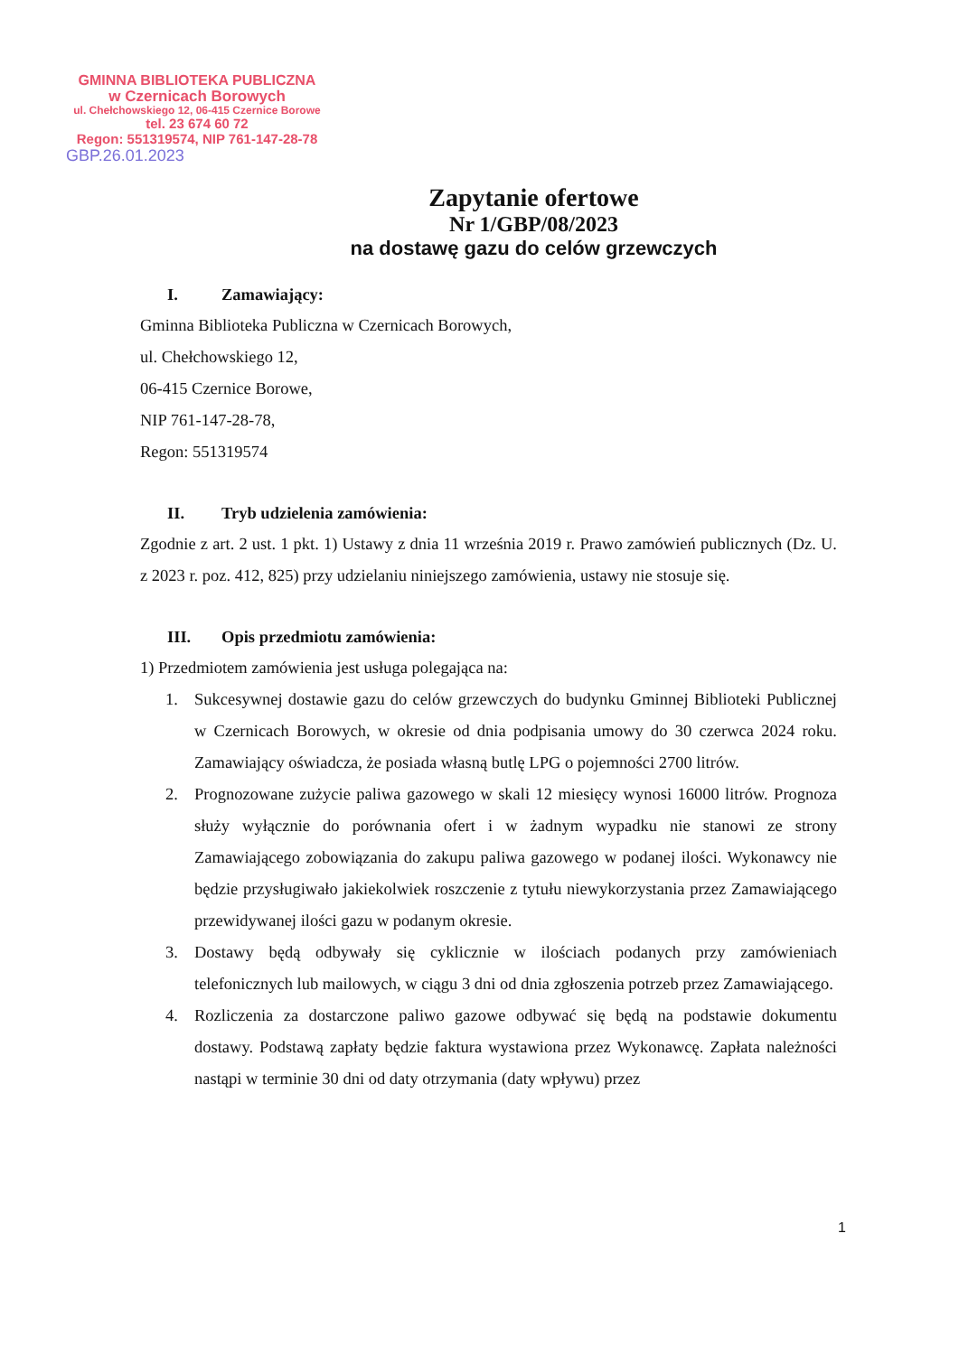GMINNA BIBLIOTEKA PUBLICZNA
w Czernicach Borowych
ul. Chełchowskiego 12, 06-415 Czernice Borowe
tel. 23 674 60 72
Regon: 551319574, NIP 761-147-28-78
GBP.26.01.2023
Zapytanie ofertowe
Nr 1/GBP/08/2023
na dostawę gazu do celów grzewczych
I. Zamawiający:
Gminna Biblioteka Publiczna w Czernicach Borowych,
ul. Chełchowskiego 12,
06-415 Czernice Borowe,
NIP 761-147-28-78,
Regon: 551319574
II. Tryb udzielenia zamówienia:
Zgodnie z art. 2 ust. 1 pkt. 1) Ustawy z dnia 11 września 2019 r. Prawo zamówień publicznych (Dz. U. z 2023 r. poz. 412, 825) przy udzielaniu niniejszego zamówienia, ustawy nie stosuje się.
III. Opis przedmiotu zamówienia:
1) Przedmiotem zamówienia jest usługa polegająca na:
1. Sukcesywnej dostawie gazu do celów grzewczych do budynku Gminnej Biblioteki Publicznej w Czernicach Borowych, w okresie od dnia podpisania umowy do 30 czerwca 2024 roku. Zamawiający oświadcza, że posiada własną butlę LPG o pojemności 2700 litrów.
2. Prognozowane zużycie paliwa gazowego w skali 12 miesięcy wynosi 16000 litrów. Prognoza służy wyłącznie do porównania ofert i w żadnym wypadku nie stanowi ze strony Zamawiającego zobowiązania do zakupu paliwa gazowego w podanej ilości. Wykonawcy nie będzie przysługiwało jakiekolwiek roszczenie z tytułu niewykorzystania przez Zamawiającego przewidywanej ilości gazu w podanym okresie.
3. Dostawy będą odbywały się cyklicznie w ilościach podanych przy zamówieniach telefonicznych lub mailowych, w ciągu 3 dni od dnia zgłoszenia potrzeb przez Zamawiającego.
4. Rozliczenia za dostarczone paliwo gazowe odbywać się będą na podstawie dokumentu dostawy. Podstawą zapłaty będzie faktura wystawiona przez Wykonawcę. Zapłata należności nastąpi w terminie 30 dni od daty otrzymania (daty wpływu) przez
1